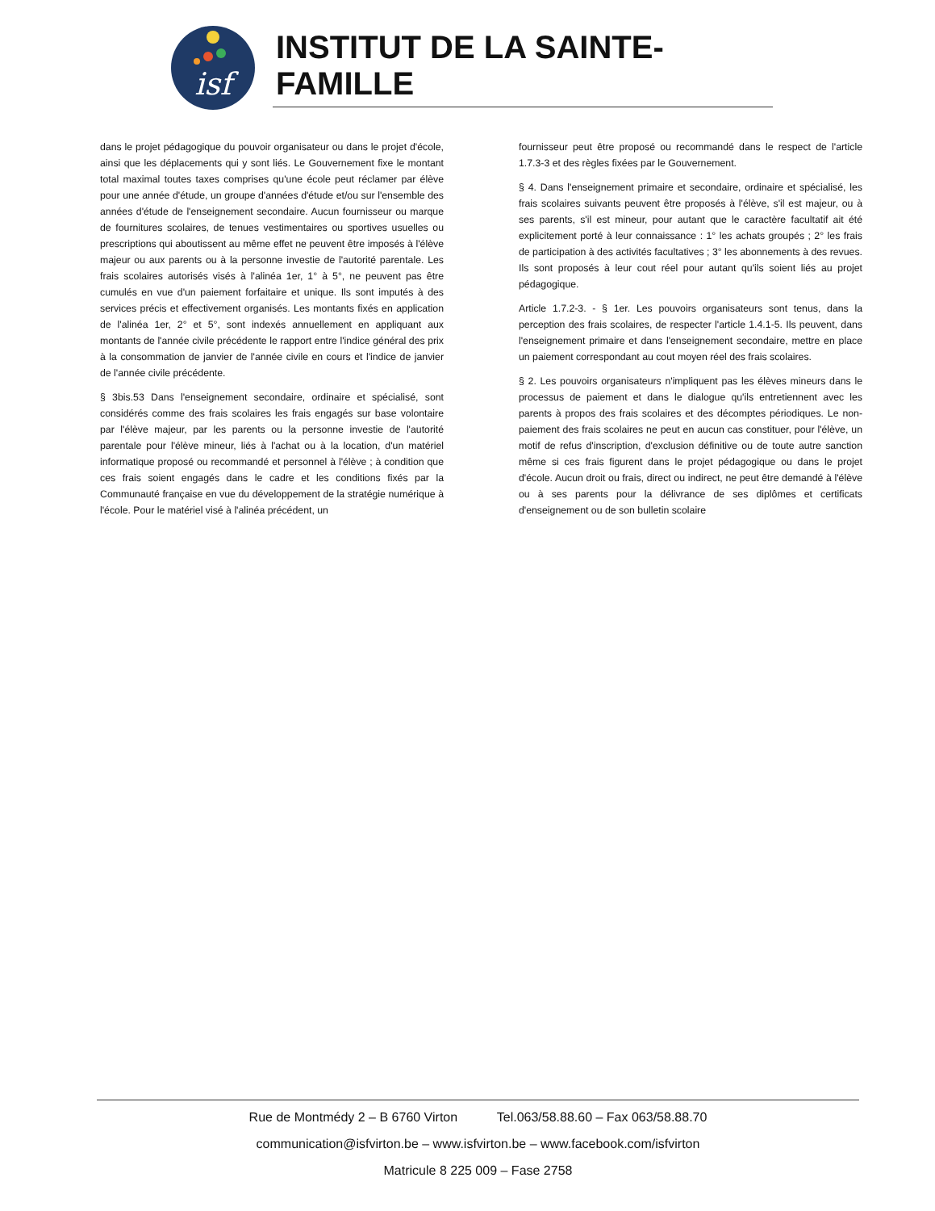isf
INSTITUT DE LA SAINTE-FAMILLE
dans le projet pédagogique du pouvoir organisateur ou dans le projet d'école, ainsi que les déplacements qui y sont liés. Le Gouvernement fixe le montant total maximal toutes taxes comprises qu'une école peut réclamer par élève pour une année d'étude, un groupe d'années d'étude et/ou sur l'ensemble des années d'étude de l'enseignement secondaire. Aucun fournisseur ou marque de fournitures scolaires, de tenues vestimentaires ou sportives usuelles ou prescriptions qui aboutissent au même effet ne peuvent être imposés à l'élève majeur ou aux parents ou à la personne investie de l'autorité parentale. Les frais scolaires autorisés visés à l'alinéa 1er, 1° à 5°, ne peuvent pas être cumulés en vue d'un paiement forfaitaire et unique. Ils sont imputés à des services précis et effectivement organisés. Les montants fixés en application de l'alinéa 1er, 2° et 5°, sont indexés annuellement en appliquant aux montants de l'année civile précédente le rapport entre l'indice général des prix à la consommation de janvier de l'année civile en cours et l'indice de janvier de l'année civile précédente.
§ 3bis.53 Dans l'enseignement secondaire, ordinaire et spécialisé, sont considérés comme des frais scolaires les frais engagés sur base volontaire par l'élève majeur, par les parents ou la personne investie de l'autorité parentale pour l'élève mineur, liés à l'achat ou à la location, d'un matériel informatique proposé ou recommandé et personnel à l'élève ; à condition que ces frais soient engagés dans le cadre et les conditions fixés par la Communauté française en vue du développement de la stratégie numérique à l'école. Pour le matériel visé à l'alinéa précédent, un
fournisseur peut être proposé ou recommandé dans le respect de l'article 1.7.3-3 et des règles fixées par le Gouvernement.
§ 4. Dans l'enseignement primaire et secondaire, ordinaire et spécialisé, les frais scolaires suivants peuvent être proposés à l'élève, s'il est majeur, ou à ses parents, s'il est mineur, pour autant que le caractère facultatif ait été explicitement porté à leur connaissance : 1° les achats groupés ; 2° les frais de participation à des activités facultatives ; 3° les abonnements à des revues. Ils sont proposés à leur cout réel pour autant qu'ils soient liés au projet pédagogique.
Article 1.7.2-3. - § 1er. Les pouvoirs organisateurs sont tenus, dans la perception des frais scolaires, de respecter l'article 1.4.1-5. Ils peuvent, dans l'enseignement primaire et dans l'enseignement secondaire, mettre en place un paiement correspondant au cout moyen réel des frais scolaires.
§ 2. Les pouvoirs organisateurs n'impliquent pas les élèves mineurs dans le processus de paiement et dans le dialogue qu'ils entretiennent avec les parents à propos des frais scolaires et des décomptes périodiques. Le non-paiement des frais scolaires ne peut en aucun cas constituer, pour l'élève, un motif de refus d'inscription, d'exclusion définitive ou de toute autre sanction même si ces frais figurent dans le projet pédagogique ou dans le projet d'école. Aucun droit ou frais, direct ou indirect, ne peut être demandé à l'élève ou à ses parents pour la délivrance de ses diplômes et certificats d'enseignement ou de son bulletin scolaire
Rue de Montmédy 2 – B 6760 Virton Tel.063/58.88.60 – Fax 063/58.88.70
communication@isfvirton.be – www.isfvirton.be – www.facebook.com/isfvirton
Matricule 8 225 009 – Fase 2758